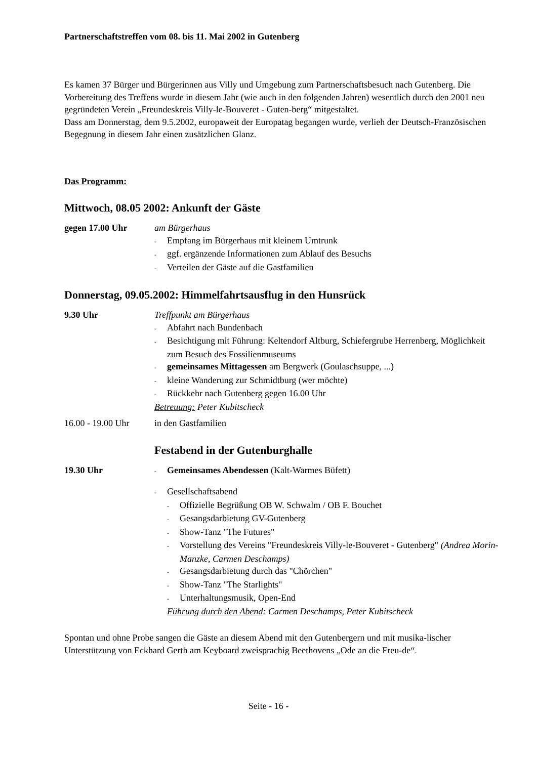Partnerschaftstreffen vom 08. bis 11. Mai 2002 in Gutenberg
Es kamen 37 Bürger und Bürgerinnen aus Villy und Umgebung zum Partnerschaftsbesuch nach Gutenberg. Die Vorbereitung des Treffens wurde in diesem Jahr (wie auch in den folgenden Jahren) wesentlich durch den 2001 neu gegründeten Verein „Freundeskreis Villy-le-Bouveret - Guten-berg“ mitgestaltet.
Dass am Donnerstag, dem 9.5.2002, europaweit der Europatag begangen wurde, verlieh der Deutsch-Französischen Begegnung in diesem Jahr einen zusätzlichen Glanz.
Das Programm:
Mittwoch, 08.05 2002: Ankunft der Gäste
gegen 17.00 Uhr am Bürgerhaus
- Empfang im Bürgerhaus mit kleinem Umtrunk
- ggf. ergänzende Informationen zum Ablauf des Besuchs
- Verteilen der Gäste auf die Gastfamilien
Donnerstag, 09.05.2002: Himmelfahrtsausflug in den Hunsrück
9.30 Uhr Treffpunkt am Bürgerhaus
- Abfahrt nach Bundenbach
- Besichtigung mit Führung: Keltendorf Altburg, Schiefergrube Herrenberg, Möglichkeit zum Besuch des Fossilienmuseums
- gemeinsames Mittagessen am Bergwerk (Goulaschsuppe, ...)
- kleine Wanderung zur Schmidtburg (wer möchte)
- Rückkehr nach Gutenberg gegen 16.00 Uhr
Betreuung: Peter Kubitscheck
16.00 - 19.00 Uhr
in den Gastfamilien
Festabend in der Gutenburghalle
19.30 Uhr
- Gemeinsames Abendessen (Kalt-Warmes Büfett)
- Gesellschaftsabend
- Offizielle Begrüßung OB W. Schwalm / OB F. Bouchet
- Gesangsdarbietung GV-Gutenberg
- Show-Tanz "The Futures"
- Vorstellung des Vereins "Freundeskreis Villy-le-Bouveret - Gutenberg" (Andrea Morin-Manzke, Carmen Deschamps)
- Gesangsdarbietung durch das "Chörchen"
- Show-Tanz "The Starlights"
- Unterhaltungsmusik, Open-End
Führung durch den Abend: Carmen Deschamps, Peter Kubitscheck
Spontan und ohne Probe sangen die Gäste an diesem Abend mit den Gutenbergern und mit musika-lischer Unterstützung von Eckhard Gerth am Keyboard zweisprachig Beethovens „Ode an die Freu-de“.
Seite - 16 -